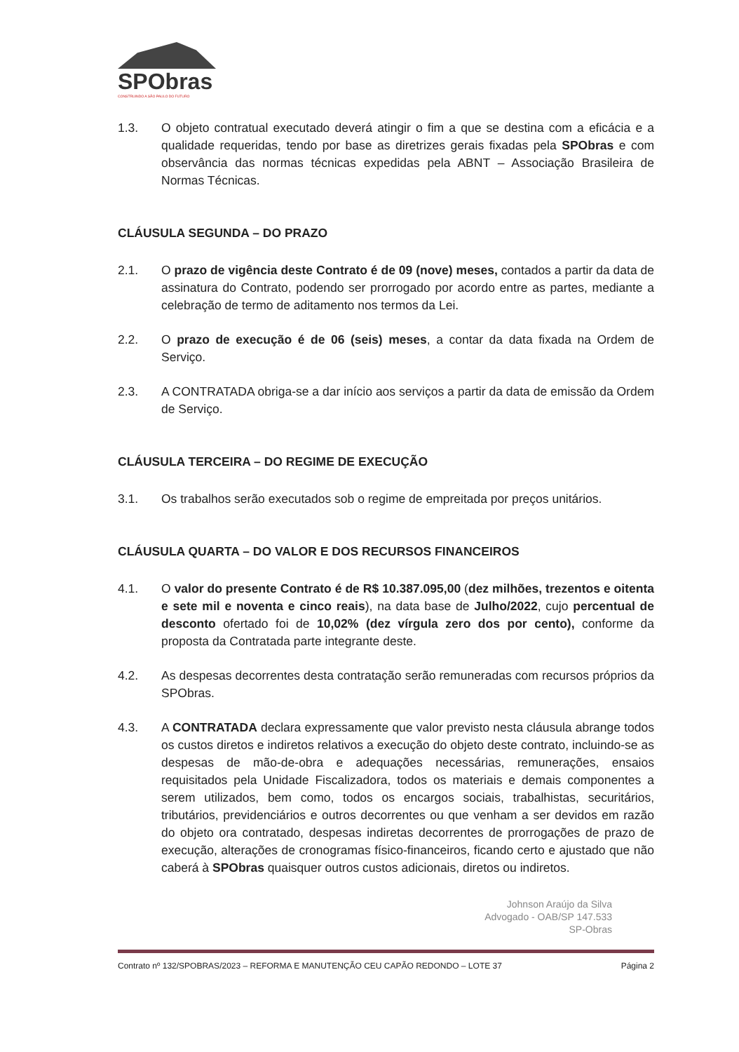SPObras
CONSTRUINDO A SÃO PAULO DO FUTURO
1.3. O objeto contratual executado deverá atingir o fim a que se destina com a eficácia e a qualidade requeridas, tendo por base as diretrizes gerais fixadas pela SPObras e com observância das normas técnicas expedidas pela ABNT – Associação Brasileira de Normas Técnicas.
CLÁUSULA SEGUNDA – DO PRAZO
2.1. O prazo de vigência deste Contrato é de 09 (nove) meses, contados a partir da data de assinatura do Contrato, podendo ser prorrogado por acordo entre as partes, mediante a celebração de termo de aditamento nos termos da Lei.
2.2. O prazo de execução é de 06 (seis) meses, a contar da data fixada na Ordem de Serviço.
2.3. A CONTRATADA obriga-se a dar início aos serviços a partir da data de emissão da Ordem de Serviço.
CLÁUSULA TERCEIRA – DO REGIME DE EXECUÇÃO
3.1. Os trabalhos serão executados sob o regime de empreitada por preços unitários.
CLÁUSULA QUARTA – DO VALOR E DOS RECURSOS FINANCEIROS
4.1. O valor do presente Contrato é de R$ 10.387.095,00 (dez milhões, trezentos e oitenta e sete mil e noventa e cinco reais), na data base de Julho/2022, cujo percentual de desconto ofertado foi de 10,02% (dez vírgula zero dos por cento), conforme da proposta da Contratada parte integrante deste.
4.2. As despesas decorrentes desta contratação serão remuneradas com recursos próprios da SPObras.
4.3. A CONTRATADA declara expressamente que valor previsto nesta cláusula abrange todos os custos diretos e indiretos relativos a execução do objeto deste contrato, incluindo-se as despesas de mão-de-obra e adequações necessárias, remunerações, ensaios requisitados pela Unidade Fiscalizadora, todos os materiais e demais componentes a serem utilizados, bem como, todos os encargos sociais, trabalhistas, securitários, tributários, previdenciários e outros decorrentes ou que venham a ser devidos em razão do objeto ora contratado, despesas indiretas decorrentes de prorrogações de prazo de execução, alterações de cronogramas físico-financeiros, ficando certo e ajustado que não caberá à SPObras quaisquer outros custos adicionais, diretos ou indiretos.
Johnson Araújo da Silva
Advogado - OAB/SP 147.533
SP-Obras
Contrato nº 132/SPOBRAS/2023 – REFORMA E MANUTENÇÃO CEU CAPÃO REDONDO – LOTE 37 Página 2